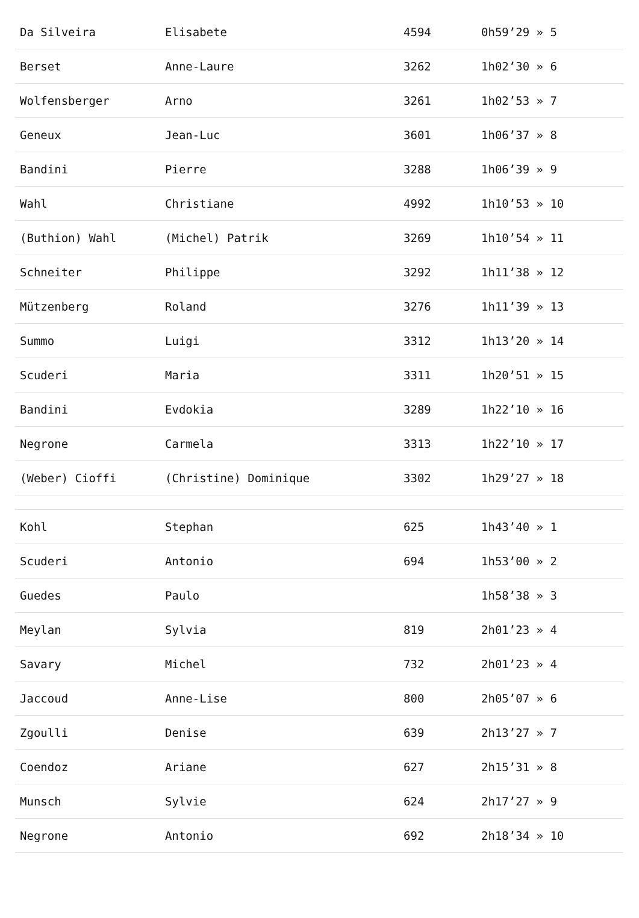| Da Silveira | Elisabete | 4594 | 0h59’29 » 5 |
| Berset | Anne-Laure | 3262 | 1h02’30 » 6 |
| Wolfensberger | Arno | 3261 | 1h02’53 » 7 |
| Geneux | Jean-Luc | 3601 | 1h06’37 » 8 |
| Bandini | Pierre | 3288 | 1h06’39 » 9 |
| Wahl | Christiane | 4992 | 1h10’53 » 10 |
| (Buthion) Wahl | (Michel) Patrik | 3269 | 1h10’54 » 11 |
| Schneiter | Philippe | 3292 | 1h11’38 » 12 |
| Mützenberg | Roland | 3276 | 1h11’39 » 13 |
| Summo | Luigi | 3312 | 1h13’20 » 14 |
| Scuderi | Maria | 3311 | 1h20’51 » 15 |
| Bandini | Evdokia | 3289 | 1h22’10 » 16 |
| Negrone | Carmela | 3313 | 1h22’10 » 17 |
| (Weber) Cioffi | (Christine) Dominique | 3302 | 1h29’27 » 18 |
| Kohl | Stephan | 625 | 1h43’40 » 1 |
| Scuderi | Antonio | 694 | 1h53’00 » 2 |
| Guedes | Paulo | | 1h58’38 » 3 |
| Meylan | Sylvia | 819 | 2h01’23 » 4 |
| Savary | Michel | 732 | 2h01’23 » 4 |
| Jaccoud | Anne-Lise | 800 | 2h05’07 » 6 |
| Zgoulli | Denise | 639 | 2h13’27 » 7 |
| Coendoz | Ariane | 627 | 2h15’31 » 8 |
| Munsch | Sylvie | 624 | 2h17’27 » 9 |
| Negrone | Antonio | 692 | 2h18’34 » 10 |